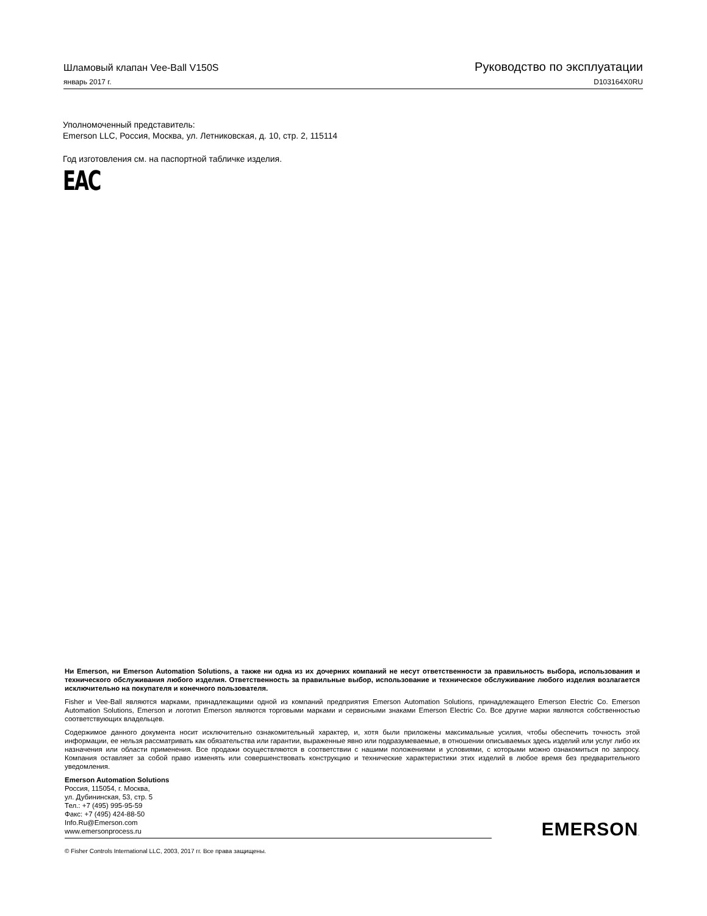Шламовый клапан Vee-Ball V150S Руководство по эксплуатации
январь 2017 г. D103164X0RU
Уполномоченный представитель:
Emerson LLC, Россия, Москва, ул. Летниковская, д. 10, стр. 2, 115114
Год изготовления см. на паспортной табличке изделия.
EAC
Ни Emerson, ни Emerson Automation Solutions, а также ни одна из их дочерних компаний не несут ответственности за правильность выбора, использования и технического обслуживания любого изделия. Ответственность за правильные выбор, использование и техническое обслуживание любого изделия возлагается исключительно на покупателя и конечного пользователя.
Fisher и Vee-Ball являются марками, принадлежащими одной из компаний предприятия Emerson Automation Solutions, принадлежащего Emerson Electric Co. Emerson Automation Solutions, Emerson и логотип Emerson являются торговыми марками и сервисными знаками Emerson Electric Co. Все другие марки являются собственностью соответствующих владельцев.
Содержимое данного документа носит исключительно ознакомительный характер, и, хотя были приложены максимальные усилия, чтобы обеспечить точность этой информации, ее нельзя рассматривать как обязательства или гарантии, выраженные явно или подразумеваемые, в отношении описываемых здесь изделий или услуг либо их назначения или области применения. Все продажи осуществляются в соответствии с нашими положениями и условиями, с которыми можно ознакомиться по запросу. Компания оставляет за собой право изменять или совершенствовать конструкцию и технические характеристики этих изделий в любое время без предварительного уведомления.
Emerson Automation Solutions
Россия, 115054, г. Москва,
ул. Дубининская, 53, стр. 5
Тел.: +7 (495) 995-95-59
Факс: +7 (495) 424-88-50
Info.Ru@Emerson.com
www.emersonprocess.ru
EMERSON.
© Fisher Controls International LLC, 2003, 2017 гг. Все права защищены.